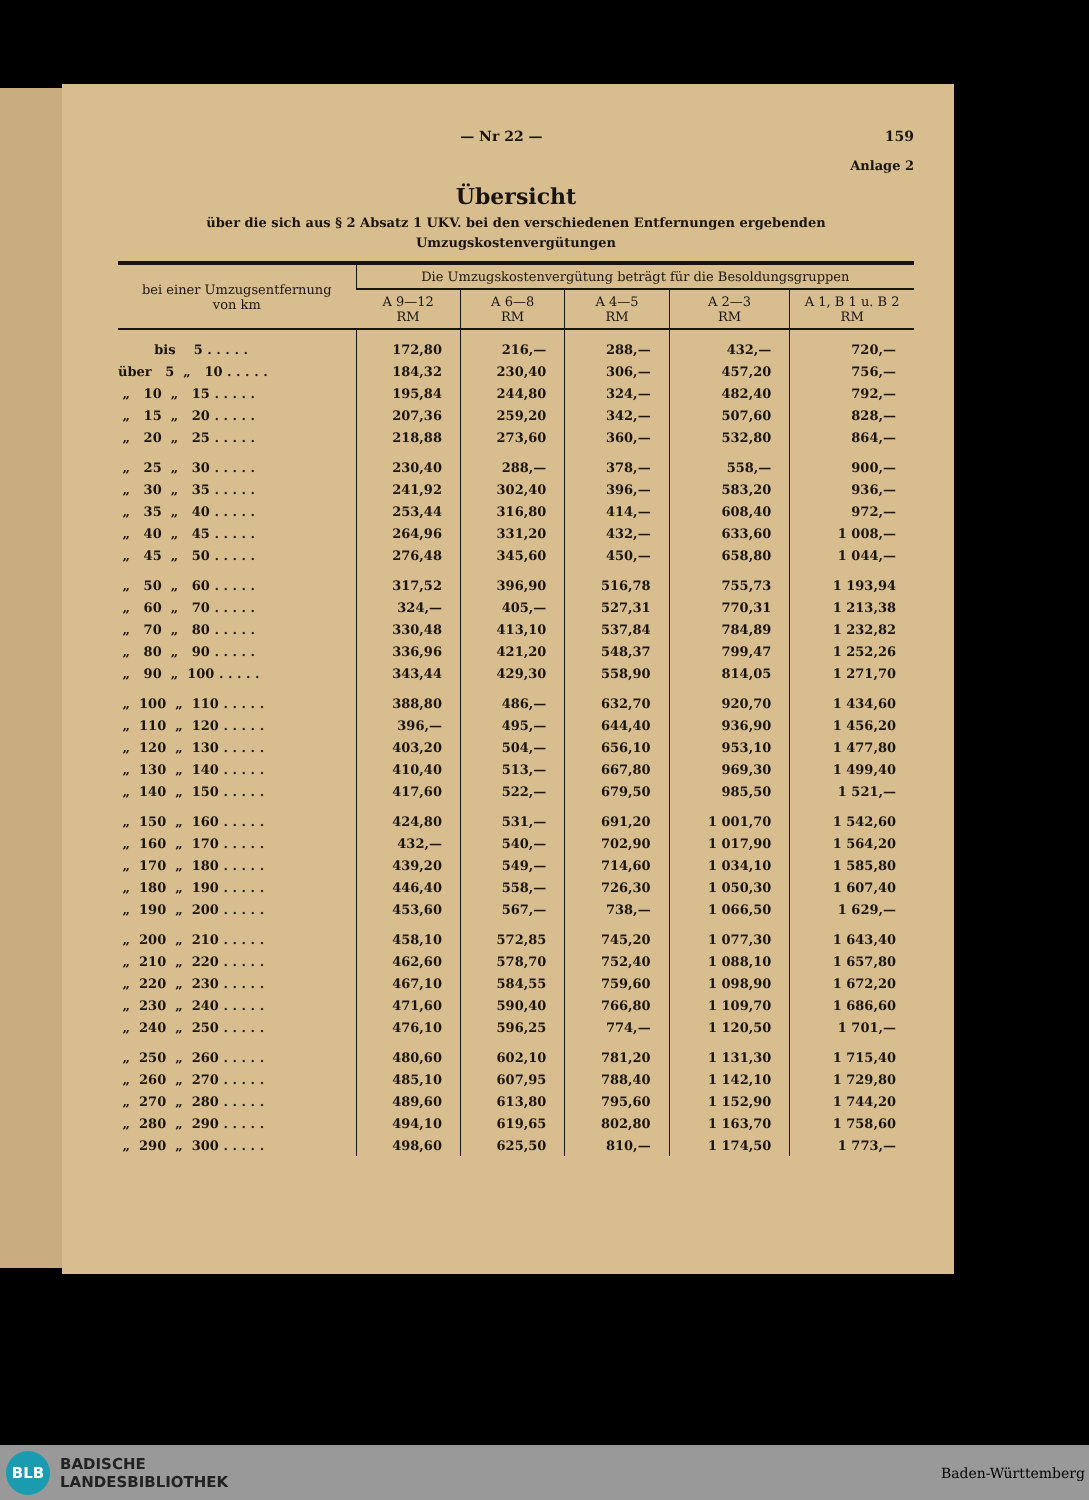— Nr 22 — 159
Anlage 2
Übersicht
über die sich aus § 2 Absatz 1 UKV. bei den verschiedenen Entfernungen ergebenden
Umzugskostenvergütungen
| bei einer Umzugsentfernung von km | Die Umzugskostenvergütung beträgt für die Besoldungsgruppen | | | | |
| --- | --- | --- | --- | --- | --- |
| | A 9—12 RM | A 6—8 RM | A 4—5 RM | A 2—3 RM | A 1, B 1 u. B 2 RM |
| bis 5 . . . . . | 172,80 | 216,— | 288,— | 432,— | 720,— |
| über 5 „ 10 . . . . . | 184,32 | 230,40 | 306,— | 457,20 | 756,— |
| „ 10 „ 15 . . . . . | 195,84 | 244,80 | 324,— | 482,40 | 792,— |
| „ 15 „ 20 . . . . . | 207,36 | 259,20 | 342,— | 507,60 | 828,— |
| „ 20 „ 25 . . . . . | 218,88 | 273,60 | 360,— | 532,80 | 864,— |
| „ 25 „ 30 . . . . . | 230,40 | 288,— | 378,— | 558,— | 900,— |
| „ 30 „ 35 . . . . . | 241,92 | 302,40 | 396,— | 583,20 | 936,— |
| „ 35 „ 40 . . . . . | 253,44 | 316,80 | 414,— | 608,40 | 972,— |
| „ 40 „ 45 . . . . . | 264,96 | 331,20 | 432,— | 633,60 | 1 008,— |
| „ 45 „ 50 . . . . . | 276,48 | 345,60 | 450,— | 658,80 | 1 044,— |
| „ 50 „ 60 . . . . . | 317,52 | 396,90 | 516,78 | 755,73 | 1 193,94 |
| „ 60 „ 70 . . . . . | 324,— | 405,— | 527,31 | 770,31 | 1 213,38 |
| „ 70 „ 80 . . . . . | 330,48 | 413,10 | 537,84 | 784,89 | 1 232,82 |
| „ 80 „ 90 . . . . . | 336,96 | 421,20 | 548,37 | 799,47 | 1 252,26 |
| „ 90 „ 100 . . . . . | 343,44 | 429,30 | 558,90 | 814,05 | 1 271,70 |
| „ 100 „ 110 . . . . . | 388,80 | 486,— | 632,70 | 920,70 | 1 434,60 |
| „ 110 „ 120 . . . . . | 396,— | 495,— | 644,40 | 936,90 | 1 456,20 |
| „ 120 „ 130 . . . . . | 403,20 | 504,— | 656,10 | 953,10 | 1 477,80 |
| „ 130 „ 140 . . . . . | 410,40 | 513,— | 667,80 | 969,30 | 1 499,40 |
| „ 140 „ 150 . . . . . | 417,60 | 522,— | 679,50 | 985,50 | 1 521,— |
| „ 150 „ 160 . . . . . | 424,80 | 531,— | 691,20 | 1 001,70 | 1 542,60 |
| „ 160 „ 170 . . . . . | 432,— | 540,— | 702,90 | 1 017,90 | 1 564,20 |
| „ 170 „ 180 . . . . . | 439,20 | 549,— | 714,60 | 1 034,10 | 1 585,80 |
| „ 180 „ 190 . . . . . | 446,40 | 558,— | 726,30 | 1 050,30 | 1 607,40 |
| „ 190 „ 200 . . . . . | 453,60 | 567,— | 738,— | 1 066,50 | 1 629,— |
| „ 200 „ 210 . . . . . | 458,10 | 572,85 | 745,20 | 1 077,30 | 1 643,40 |
| „ 210 „ 220 . . . . . | 462,60 | 578,70 | 752,40 | 1 088,10 | 1 657,80 |
| „ 220 „ 230 . . . . . | 467,10 | 584,55 | 759,60 | 1 098,90 | 1 672,20 |
| „ 230 „ 240 . . . . . | 471,60 | 590,40 | 766,80 | 1 109,70 | 1 686,60 |
| „ 240 „ 250 . . . . . | 476,10 | 596,25 | 774,— | 1 120,50 | 1 701,— |
| „ 250 „ 260 . . . . . | 480,60 | 602,10 | 781,20 | 1 131,30 | 1 715,40 |
| „ 260 „ 270 . . . . . | 485,10 | 607,95 | 788,40 | 1 142,10 | 1 729,80 |
| „ 270 „ 280 . . . . . | 489,60 | 613,80 | 795,60 | 1 152,90 | 1 744,20 |
| „ 280 „ 290 . . . . . | 494,10 | 619,65 | 802,80 | 1 163,70 | 1 758,60 |
| „ 290 „ 300 . . . . . | 498,60 | 625,50 | 810,— | 1 174,50 | 1 773,— |
BLB
BADISCHE
LANDESBIBLIOTHEK
Baden-Württemberg